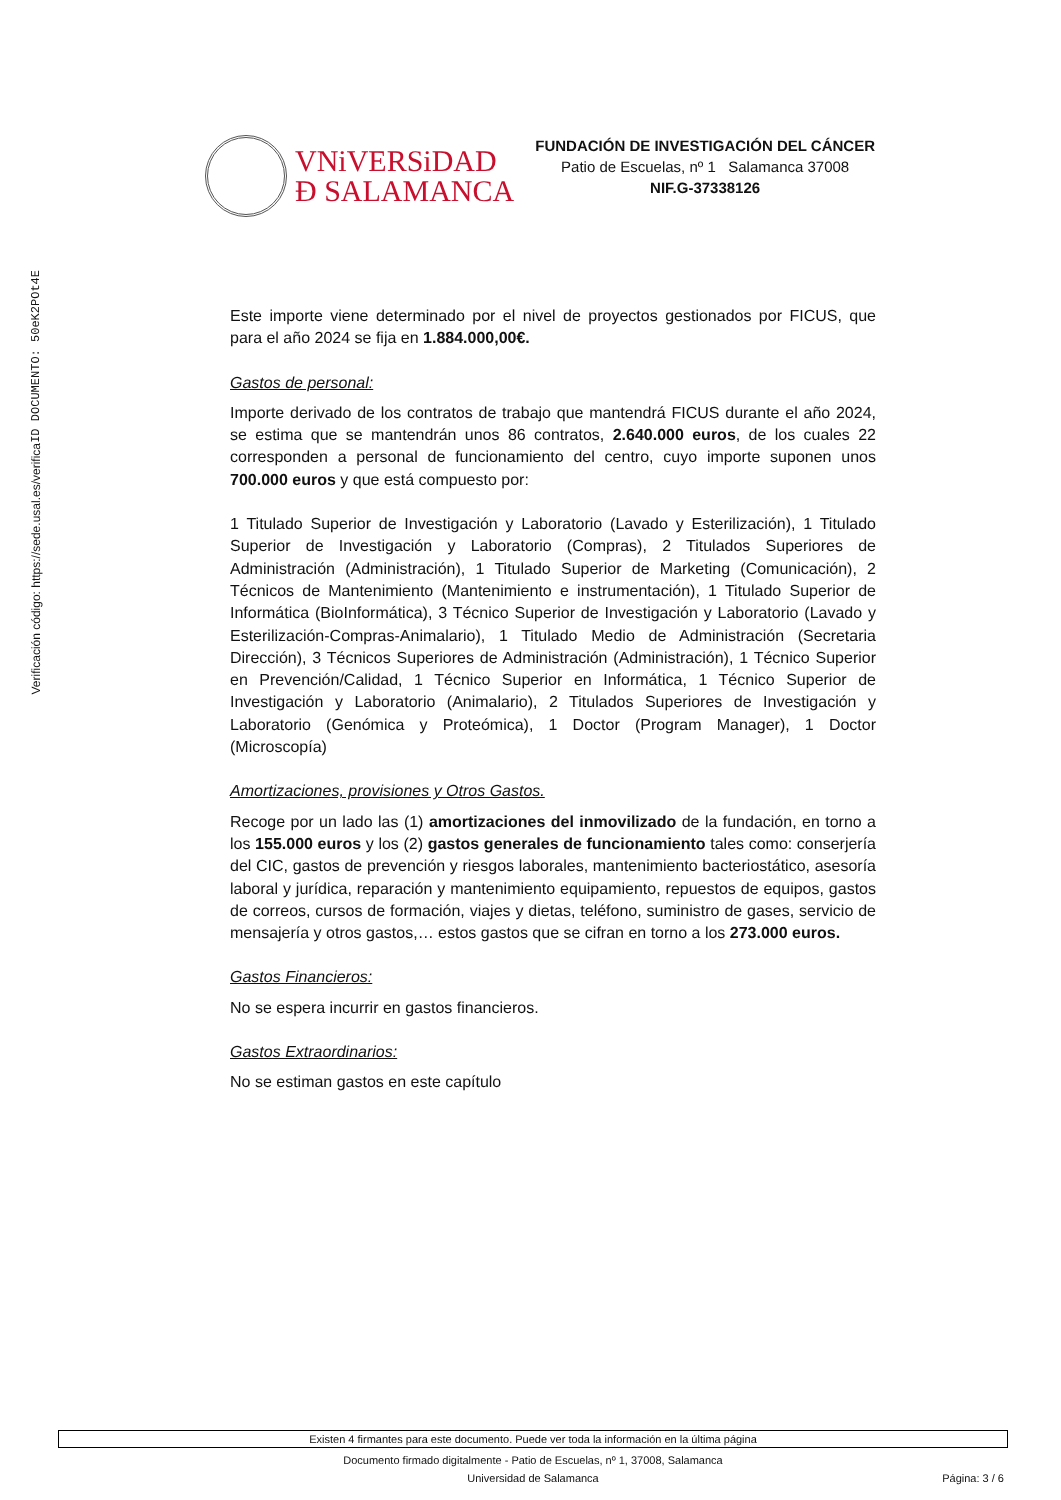VNiVERSiDAD
Ð SALAMANCA
FUNDACIÓN DE INVESTIGACIÓN DEL CÁNCER
Patio de Escuelas, nº 1 Salamanca 37008
NIF.G-37338126
ID DOCUMENTO: 50eK2POt4E
Verificación código: https://sede.usal.es/verifica
Este importe viene determinado por el nivel de proyectos gestionados por FICUS, que para el año 2024 se fija en 1.884.000,00€.
Gastos de personal:
Importe derivado de los contratos de trabajo que mantendrá FICUS durante el año 2024, se estima que se mantendrán unos 86 contratos, 2.640.000 euros, de los cuales 22 corresponden a personal de funcionamiento del centro, cuyo importe suponen unos 700.000 euros y que está compuesto por:
1 Titulado Superior de Investigación y Laboratorio (Lavado y Esterilización), 1 Titulado Superior de Investigación y Laboratorio (Compras), 2 Titulados Superiores de Administración (Administración), 1 Titulado Superior de Marketing (Comunicación), 2 Técnicos de Mantenimiento (Mantenimiento e instrumentación), 1 Titulado Superior de Informática (BioInformática), 3 Técnico Superior de Investigación y Laboratorio (Lavado y Esterilización-Compras-Animalario), 1 Titulado Medio de Administración (Secretaria Dirección), 3 Técnicos Superiores de Administración (Administración), 1 Técnico Superior en Prevención/Calidad, 1 Técnico Superior en Informática, 1 Técnico Superior de Investigación y Laboratorio (Animalario), 2 Titulados Superiores de Investigación y Laboratorio (Genómica y Proteómica), 1 Doctor (Program Manager), 1 Doctor (Microscopía)
Amortizaciones, provisiones y Otros Gastos.
Recoge por un lado las (1) amortizaciones del inmovilizado de la fundación, en torno a los 155.000 euros y los (2) gastos generales de funcionamiento tales como: conserjería del CIC, gastos de prevención y riesgos laborales, mantenimiento bacteriostático, asesoría laboral y jurídica, reparación y mantenimiento equipamiento, repuestos de equipos, gastos de correos, cursos de formación, viajes y dietas, teléfono, suministro de gases, servicio de mensajería y otros gastos,… estos gastos que se cifran en torno a los 273.000 euros.
Gastos Financieros:
No se espera incurrir en gastos financieros.
Gastos Extraordinarios:
No se estiman gastos en este capítulo
Existen 4 firmantes para este documento. Puede ver toda la información en la última página
Documento firmado digitalmente - Patio de Escuelas, nº 1, 37008, Salamanca
Universidad de Salamanca Página: 3 / 6